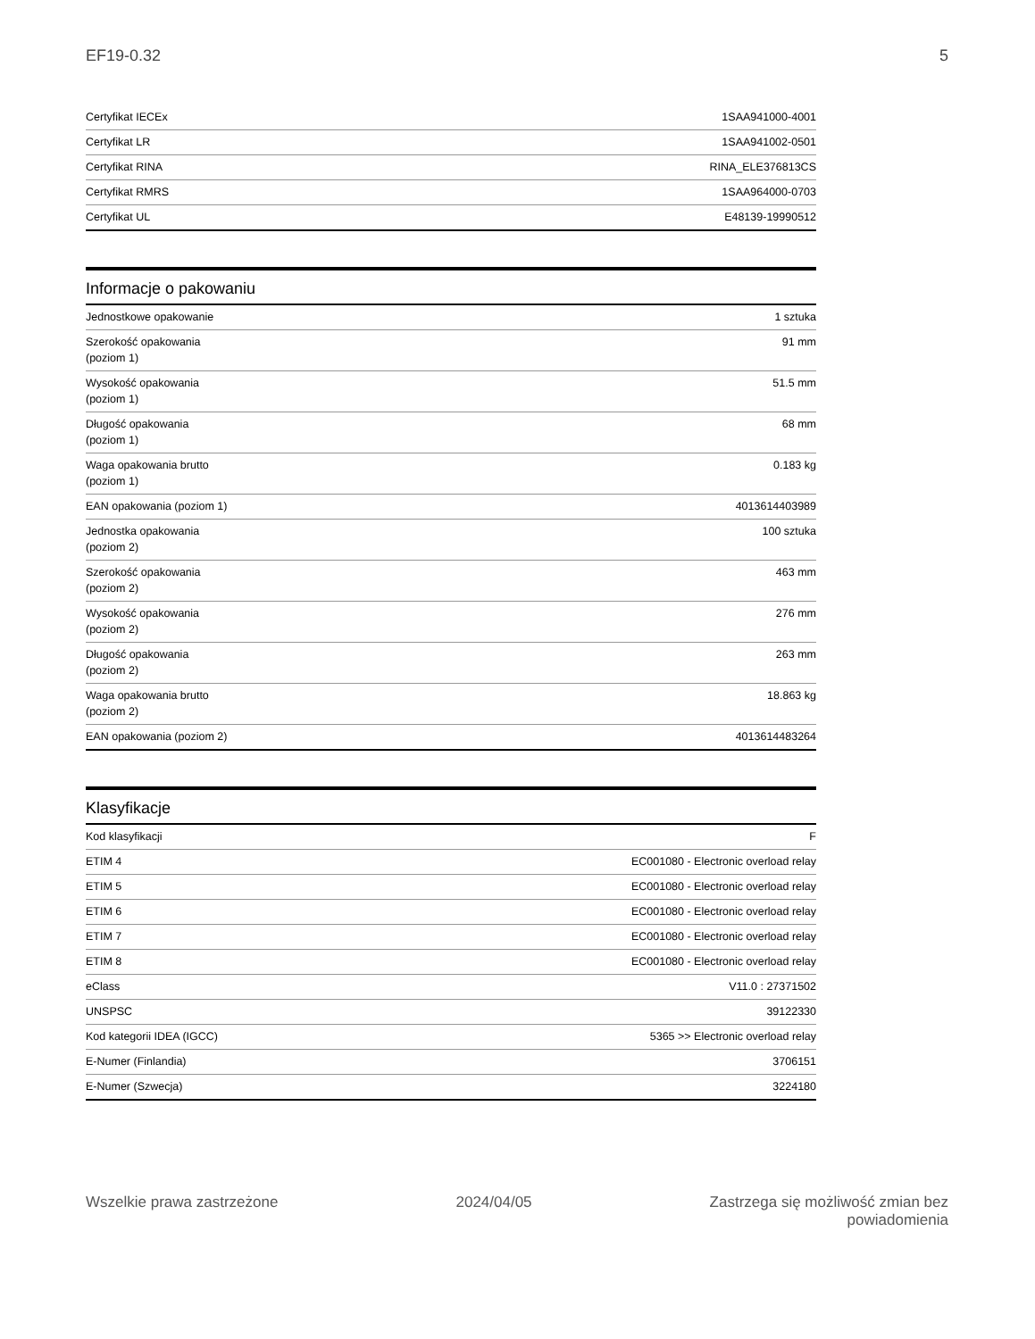EF19-0.32 5
| Certyfikat IECEx | 1SAA941000-4001 |
| Certyfikat LR | 1SAA941002-0501 |
| Certyfikat RINA | RINA_ELE376813CS |
| Certyfikat RMRS | 1SAA964000-0703 |
| Certyfikat UL | E48139-19990512 |
Informacje o pakowaniu
| Jednostkowe opakowanie | 1 sztuka |
| Szerokość opakowania (poziom 1) | 91 mm |
| Wysokość opakowania (poziom 1) | 51.5 mm |
| Długość opakowania (poziom 1) | 68 mm |
| Waga opakowania brutto (poziom 1) | 0.183 kg |
| EAN opakowania (poziom 1) | 4013614403989 |
| Jednostka opakowania (poziom 2) | 100 sztuka |
| Szerokość opakowania (poziom 2) | 463 mm |
| Wysokość opakowania (poziom 2) | 276 mm |
| Długość opakowania (poziom 2) | 263 mm |
| Waga opakowania brutto (poziom 2) | 18.863 kg |
| EAN opakowania (poziom 2) | 4013614483264 |
Klasyfikacje
| Kod klasyfikacji | F |
| ETIM 4 | EC001080 - Electronic overload relay |
| ETIM 5 | EC001080 - Electronic overload relay |
| ETIM 6 | EC001080 - Electronic overload relay |
| ETIM 7 | EC001080 - Electronic overload relay |
| ETIM 8 | EC001080 - Electronic overload relay |
| eClass | V11.0 : 27371502 |
| UNSPSC | 39122330 |
| Kod kategorii IDEA (IGCC) | 5365 >> Electronic overload relay |
| E-Numer (Finlandia) | 3706151 |
| E-Numer (Szwecja) | 3224180 |
Wszelkie prawa zastrzeżone 2024/04/05 Zastrzega się możliwość zmian bez
powiadomienia